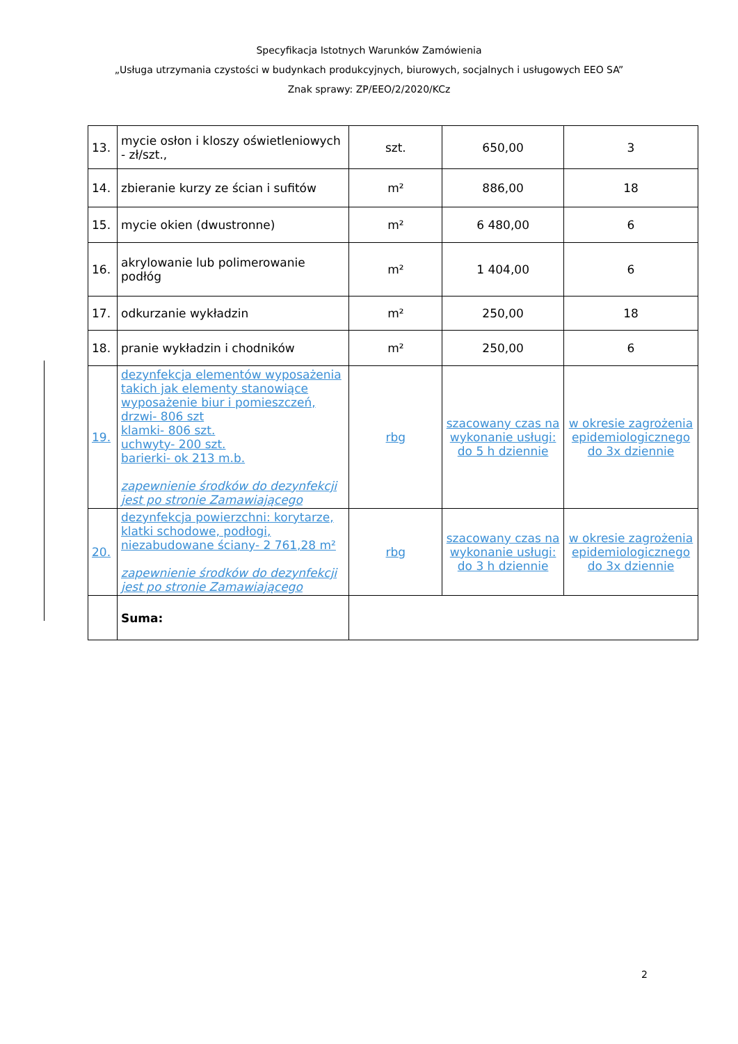Specyfikacja Istotnych Warunków Zamówienia
„Usługa utrzymania czystości w budynkach produkcyjnych, biurowych, socjalnych i usługowych EEO SA”
Znak sprawy: ZP/EEO/2/2020/KCz
| 13. | mycie osłon i kloszy oświetleniowych - zł/szt., | szt. | 650,00 | 3 |
| 14. | zbieranie kurzy ze ścian i sufitów | m² | 886,00 | 18 |
| 15. | mycie okien (dwustronne) | m² | 6 480,00 | 6 |
| 16. | akrylowanie lub polimerowanie podłóg | m² | 1 404,00 | 6 |
| 17. | odkurzanie wykładzin | m² | 250,00 | 18 |
| 18. | pranie wykładzin i chodników | m² | 250,00 | 6 |
| 19. | dezynfekcja elementów wyposażenia takich jak elementy stanowiące wyposażenie biur i pomieszczeń, drzwi- 806 szt klamki- 806 szt. uchwyty- 200 szt. barierki- ok 213 m.b. zapewnienie środków do dezynfekcji jest po stronie Zamawiającego | rbg | szacowany czas na wykonanie usługi: do 5 h dziennie | w okresie zagrożenia epidemiologicznego do 3x dziennie |
| 20. | dezynfekcja powierzchni: korytarze, klatki schodowe, podłogi, niezabudowane ściany- 2 761,28 m² zapewnienie środków do dezynfekcji jest po stronie Zamawiającego | rbg | szacowany czas na wykonanie usługi: do 3 h dziennie | w okresie zagrożenia epidemiologicznego do 3x dziennie |
| | Suma: | | | |
2